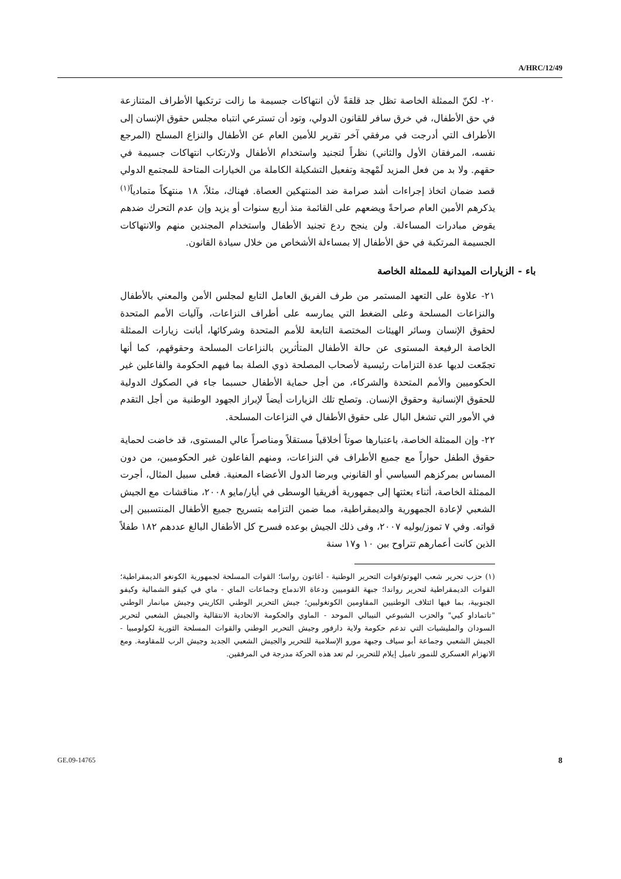A/HRC/12/49
٢٠- لكنّ الممثلة الخاصة تظل جد قلقةً لأن انتهاكات جسيمة ما زالت ترتكبها الأطراف المتنازعة في حق الأطفال، في خرق سافر للقانون الدولي، وتود أن تسترعي انتباه مجلس حقوق الإنسان إلى الأطراف التي أدرجت في مرفقي آخر تقرير للأمين العام عن الأطفال والنزاع المسلح (المرجع نفسه، المرفقان الأول والثاني) نظراً لتجنيد واستخدام الأطفال ولارتكاب انتهاكات جسيمة في حقهم. ولا بد من فعل المزيد لَمْهجة وتفعيل التشكيلة الكاملة من الخيارات المتاحة للمجتمع الدولي قصد ضمان اتخاذ إجراءات أشد صرامة ضد المنتهكين العصاة. فهناك، مثلاً، ١٨ منتهكاً متمادياً<sup>(١)</sup> يذكرهم الأمين العام صراحةً ويضعهم على القائمة منذ أربع سنوات أو يزيد وإن عدم التحرك ضدهم يقوض مبادرات المساءلة. ولن ينجح ردع تجنيد الأطفال واستخدام المجندين منهم والانتهاكات الجسيمة المرتكبة في حق الأطفال إلا بمساءلة الأشخاص من خلال سيادة القانون.
باء - الزيارات الميدانية للممثلة الخاصة
٢١- علاوة على التعهد المستمر من طرف الفريق العامل التابع لمجلس الأمن والمعني بالأطفال والنزاعات المسلحة وعلى الضغط التي يمارسه على أطراف النزاعات، وآليات الأمم المتحدة لحقوق الإنسان وسائر الهيئات المختصة التابعة للأمم المتحدة وشركائها، أبانت زيارات الممثلة الخاصة الرفيعة المستوى عن حالة الأطفال المتأثرين بالنزاعات المسلحة وحقوقهم، كما أنها تجمّعت لديها عدة التزامات رئيسية لأصحاب المصلحة ذوي الصلة بما فيهم الحكومة والفاعلين غير الحكوميين والأمم المتحدة والشركاء، من أجل حماية الأطفال حسبما جاء في الصكوك الدولية للحقوق الإنسانية وحقوق الإنسان. وتصلح تلك الزيارات أيضاً لإبراز الجهود الوطنية من أجل التقدم في الأمور التي تشغل البال على حقوق الأطفال في النزاعات المسلحة.
٢٢- وإن الممثلة الخاصة، باعتبارها صوتاً أخلاقياً مستقلاً ومناصراً عالي المستوى، قد خاضت لحماية حقوق الطفل حواراً مع جميع الأطراف في النزاعات، ومنهم الفاعلون غير الحكوميين، من دون المساس بمركزهم السياسي أو القانوني وبرضا الدول الأعضاء المعنية. فعلى سبيل المثال، أجرت الممثلة الخاصة، أثناء بعثتها إلى جمهورية أفريقيا الوسطى في أيار/مايو ٢٠٠٨، مناقشات مع الجيش الشعبي لإعادة الجمهورية والديمقراطية، مما ضمن التزامه بتسريح جميع الأطفال المنتسبين إلى قواته. وفي ٧ تموز/يوليه ٢٠٠٧، وفى ذلك الجيش بوعده فسرح كل الأطفال البالغ عددهم ١٨٢ طفلاً الذين كانت أعمارهم تتراوح بين ١٠ و١٧ سنة
(١) حزب تحرير شعب الهوتو/قوات التحرير الوطنية - أغاتون رواسا؛ القوات المسلحة لجمهورية الكونغو الديمقراطية؛ القوات الديمقراطية لتحرير رواندا؛ جبهة القوميين ودعاة الاندماج وجماعات الماي - ماي في كيفو الشمالية وكيفو الجنوبية، بما فيها ائتلاف الوطنيين المقاومين الكونغوليين؛ جيش التحرير الوطني الكاريني وجيش ميانمار الوطني "تاتماداو كيي" والحزب الشيوعي النيبالي الموحد - الماوي والحكومة الاتحادية الانتقالية والجيش الشعبي لتحرير السودان والمليشيات التي تدعم حكومة ولاية دارفور وجيش التحرير الوطني والقوات المسلحة الثورية لكولومبيا - الجيش الشعبي وجماعة أبو سياف وجبهة مورو الإسلامية للتحرير والجيش الشعبي الجديد وجيش الرب للمقاومة. ومع الانهزام العسكري للنمور تاميل إيلام للتحرير، لم تعد هذه الحركة مدرجة في المرفقين.
GE.09-14765 8